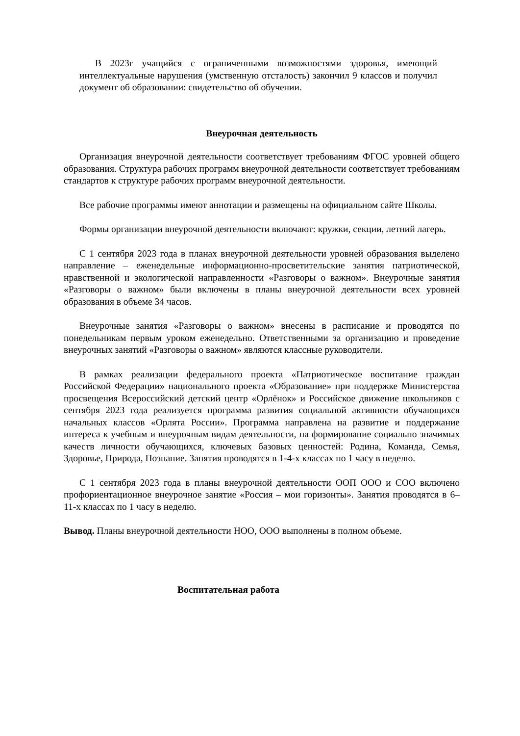В 2023г учащийся с ограниченными возможностями здоровья, имеющий интеллектуальные нарушения (умственную отсталость) закончил 9 классов и получил документ об образовании: свидетельство об обучении.
Внеурочная деятельность
Организация внеурочной деятельности соответствует требованиям ФГОС уровней общего образования. Структура рабочих программ внеурочной деятельности соответствует требованиям стандартов к структуре рабочих программ внеурочной деятельности.
Все рабочие программы имеют аннотации и размещены на официальном сайте Школы.
Формы организации внеурочной деятельности включают: кружки, секции, летний лагерь.
С 1 сентября 2023 года в планах внеурочной деятельности уровней образования выделено направление – еженедельные информационно-просветительские занятия патриотической, нравственной и экологической направленности «Разговоры о важном». Внеурочные занятия «Разговоры о важном» были включены в планы внеурочной деятельности всех уровней образования в объеме 34 часов.
Внеурочные занятия «Разговоры о важном» внесены в расписание и проводятся по понедельникам первым уроком еженедельно. Ответственными за организацию и проведение внеурочных занятий «Разговоры о важном» являются классные руководители.
В рамках реализации федерального проекта «Патриотическое воспитание граждан Российской Федерации» национального проекта «Образование» при поддержке Министерства просвещения Всероссийский детский центр «Орлёнок» и Российское движение школьников с сентября 2023 года реализуется программа развития социальной активности обучающихся начальных классов «Орлята России». Программа направлена на развитие и поддержание интереса к учебным и внеурочным видам деятельности, на формирование социально значимых качеств личности обучающихся, ключевых базовых ценностей: Родина, Команда, Семья, Здоровье, Природа, Познание. Занятия проводятся в 1-4-х классах по 1 часу в неделю.
С 1 сентября 2023 года в планы внеурочной деятельности ООП ООО и СОО включено профориентационное внеурочное занятие «Россия – мои горизонты». Занятия проводятся в 6–11-х классах по 1 часу в неделю.
Вывод. Планы внеурочной деятельности НОО, ООО выполнены в полном объеме.
Воспитательная работа